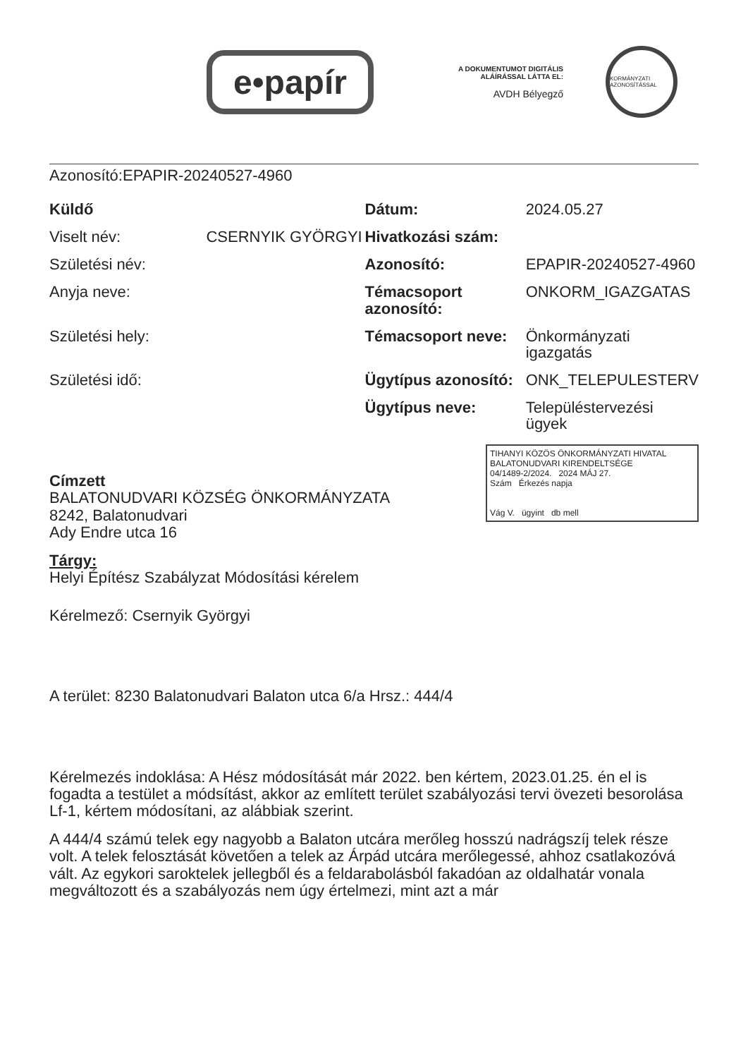e•papír
A DOKUMENTUMOT DIGITÁLIS
ALÁÍRÁSSAL LÁTTA EL:
AVDH Bélyegző
KORMÁNYZATI AZONOSÍTÁSSAL
Azonosító:EPAPIR-20240527-4960
| Küldő | | Dátum: | 2024.05.27 |
| Viselt név: | CSERNYIK GYÖRGYI | Hivatkozási szám: | |
| Születési név: | | Azonosító: | EPAPIR-20240527-4960 |
| Anyja neve: | | Témacsoport azonosító: | ONKORM_IGAZGATAS |
| Születési hely: | | Témacsoport neve: | Önkormányzati igazgatás |
| Születési idő: | | Ügytípus azonosító: | ONK_TELEPULESTERV |
| | | Ügytípus neve: | Településtervezési ügyek |
TIHANYI KÖZÖS ÖNKORMÁNYZATI HIVATAL
BALATONUDVARI KIRENDELTSÉGE
04/1489-2/2024. 2024 MÁJ 27.
Szám Érkezés napja
Vág V. ügyint db mell
Címzett
BALATONUDVARI KÖZSÉG ÖNKORMÁNYZATA
8242, Balatonudvari
Ady Endre utca 16
Tárgy:
Helyi Építész Szabályzat Módosítási kérelem
Kérelmező: Csernyik Györgyi
A terület: 8230 Balatonudvari Balaton utca 6/a Hrsz.: 444/4
Kérelmezés indoklása: A Hész módosítását már 2022. ben kértem, 2023.01.25. én el is fogadta a testület a módsítást, akkor az említett terület szabályozási tervi övezeti besorolása Lf-1, kértem módosítani, az alábbiak szerint.
A 444/4 számú telek egy nagyobb a Balaton utcára merőleg hosszú nadrágszíj telek része volt. A telek felosztását követően a telek az Árpád utcára merőlegessé, ahhoz csatlakozóvá vált. Az egykori saroktelek jellegből és a feldarabolásból fakadóan az oldalhatár vonala megváltozott és a szabályozás nem úgy értelmezi, mint azt a már